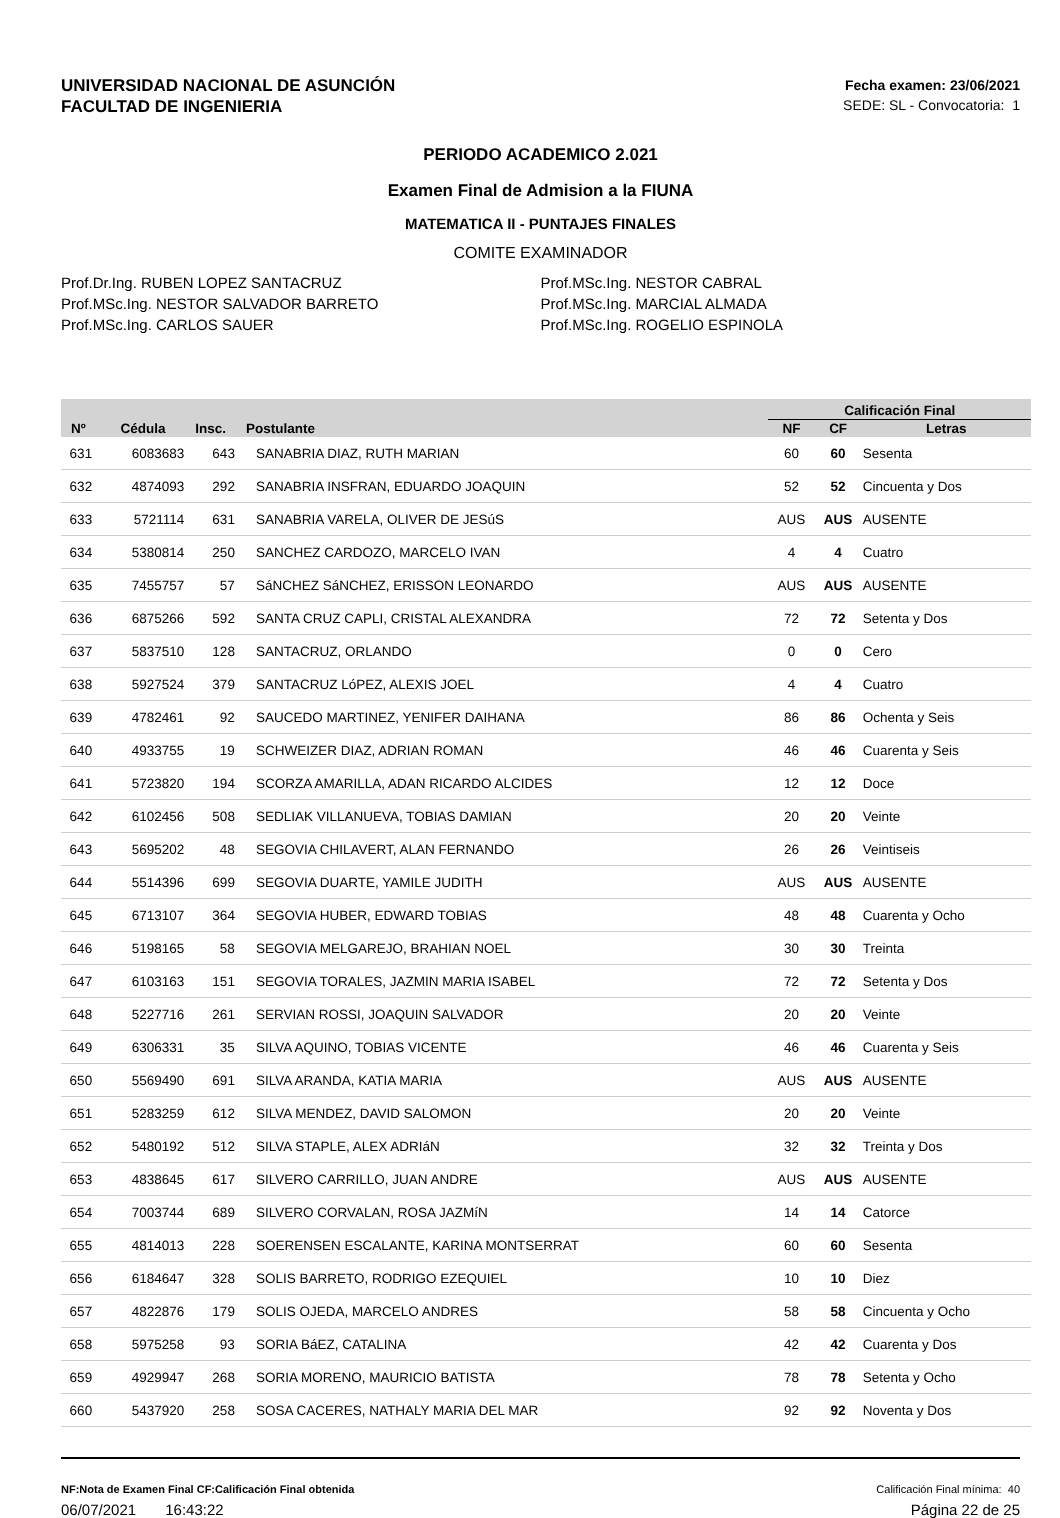UNIVERSIDAD NACIONAL DE ASUNCIÓN
FACULTAD DE INGENIERIA
Fecha examen: 23/06/2021
SEDE: SL - Convocatoria: 1
PERIODO ACADEMICO 2.021
Examen Final de Admision a la FIUNA
MATEMATICA II - PUNTAJES FINALES
COMITE EXAMINADOR
Prof.Dr.Ing. RUBEN LOPEZ SANTACRUZ
Prof.MSc.Ing. NESTOR SALVADOR BARRETO
Prof.MSc.Ing. CARLOS SAUER
Prof.MSc.Ing. NESTOR CABRAL
Prof.MSc.Ing. MARCIAL ALMADA
Prof.MSc.Ing. ROGELIO ESPINOLA
| | | | | Calificación Final | | |
| --- | --- | --- | --- | --- | --- | --- |
| Nº | Cédula | Insc. | Postulante | NF | CF | Letras |
| 631 | 6083683 | 643 | SANABRIA DIAZ, RUTH MARIAN | 60 | 60 | Sesenta |
| 632 | 4874093 | 292 | SANABRIA INSFRAN, EDUARDO JOAQUIN | 52 | 52 | Cincuenta y Dos |
| 633 | 5721114 | 631 | SANABRIA VARELA, OLIVER DE JESúS | AUS | AUS | AUSENTE |
| 634 | 5380814 | 250 | SANCHEZ CARDOZO, MARCELO IVAN | 4 | 4 | Cuatro |
| 635 | 7455757 | 57 | SáNCHEZ SáNCHEZ, ERISSON LEONARDO | AUS | AUS | AUSENTE |
| 636 | 6875266 | 592 | SANTA CRUZ CAPLI, CRISTAL ALEXANDRA | 72 | 72 | Setenta y Dos |
| 637 | 5837510 | 128 | SANTACRUZ, ORLANDO | 0 | 0 | Cero |
| 638 | 5927524 | 379 | SANTACRUZ LóPEZ, ALEXIS JOEL | 4 | 4 | Cuatro |
| 639 | 4782461 | 92 | SAUCEDO MARTINEZ, YENIFER DAIHANA | 86 | 86 | Ochenta y Seis |
| 640 | 4933755 | 19 | SCHWEIZER DIAZ, ADRIAN ROMAN | 46 | 46 | Cuarenta y Seis |
| 641 | 5723820 | 194 | SCORZA AMARILLA, ADAN RICARDO ALCIDES | 12 | 12 | Doce |
| 642 | 6102456 | 508 | SEDLIAK VILLANUEVA, TOBIAS DAMIAN | 20 | 20 | Veinte |
| 643 | 5695202 | 48 | SEGOVIA CHILAVERT, ALAN FERNANDO | 26 | 26 | Veintiseis |
| 644 | 5514396 | 699 | SEGOVIA DUARTE, YAMILE JUDITH | AUS | AUS | AUSENTE |
| 645 | 6713107 | 364 | SEGOVIA HUBER, EDWARD TOBIAS | 48 | 48 | Cuarenta y Ocho |
| 646 | 5198165 | 58 | SEGOVIA MELGAREJO, BRAHIAN NOEL | 30 | 30 | Treinta |
| 647 | 6103163 | 151 | SEGOVIA TORALES, JAZMIN MARIA ISABEL | 72 | 72 | Setenta y Dos |
| 648 | 5227716 | 261 | SERVIAN ROSSI, JOAQUIN SALVADOR | 20 | 20 | Veinte |
| 649 | 6306331 | 35 | SILVA AQUINO, TOBIAS VICENTE | 46 | 46 | Cuarenta y Seis |
| 650 | 5569490 | 691 | SILVA ARANDA, KATIA MARIA | AUS | AUS | AUSENTE |
| 651 | 5283259 | 612 | SILVA MENDEZ, DAVID SALOMON | 20 | 20 | Veinte |
| 652 | 5480192 | 512 | SILVA STAPLE, ALEX ADRIáN | 32 | 32 | Treinta y Dos |
| 653 | 4838645 | 617 | SILVERO CARRILLO, JUAN ANDRE | AUS | AUS | AUSENTE |
| 654 | 7003744 | 689 | SILVERO CORVALAN, ROSA JAZMíN | 14 | 14 | Catorce |
| 655 | 4814013 | 228 | SOERENSEN ESCALANTE, KARINA MONTSERRAT | 60 | 60 | Sesenta |
| 656 | 6184647 | 328 | SOLIS BARRETO, RODRIGO EZEQUIEL | 10 | 10 | Diez |
| 657 | 4822876 | 179 | SOLIS OJEDA, MARCELO ANDRES | 58 | 58 | Cincuenta y Ocho |
| 658 | 5975258 | 93 | SORIA BáEZ, CATALINA | 42 | 42 | Cuarenta y Dos |
| 659 | 4929947 | 268 | SORIA MORENO, MAURICIO BATISTA | 78 | 78 | Setenta y Ocho |
| 660 | 5437920 | 258 | SOSA CACERES, NATHALY MARIA DEL MAR | 92 | 92 | Noventa y Dos |
NF:Nota de Examen Final CF:Calificación Final obtenida Calificación Final mínima: 40
06/07/2021 16:43:22 Página 22 de 25